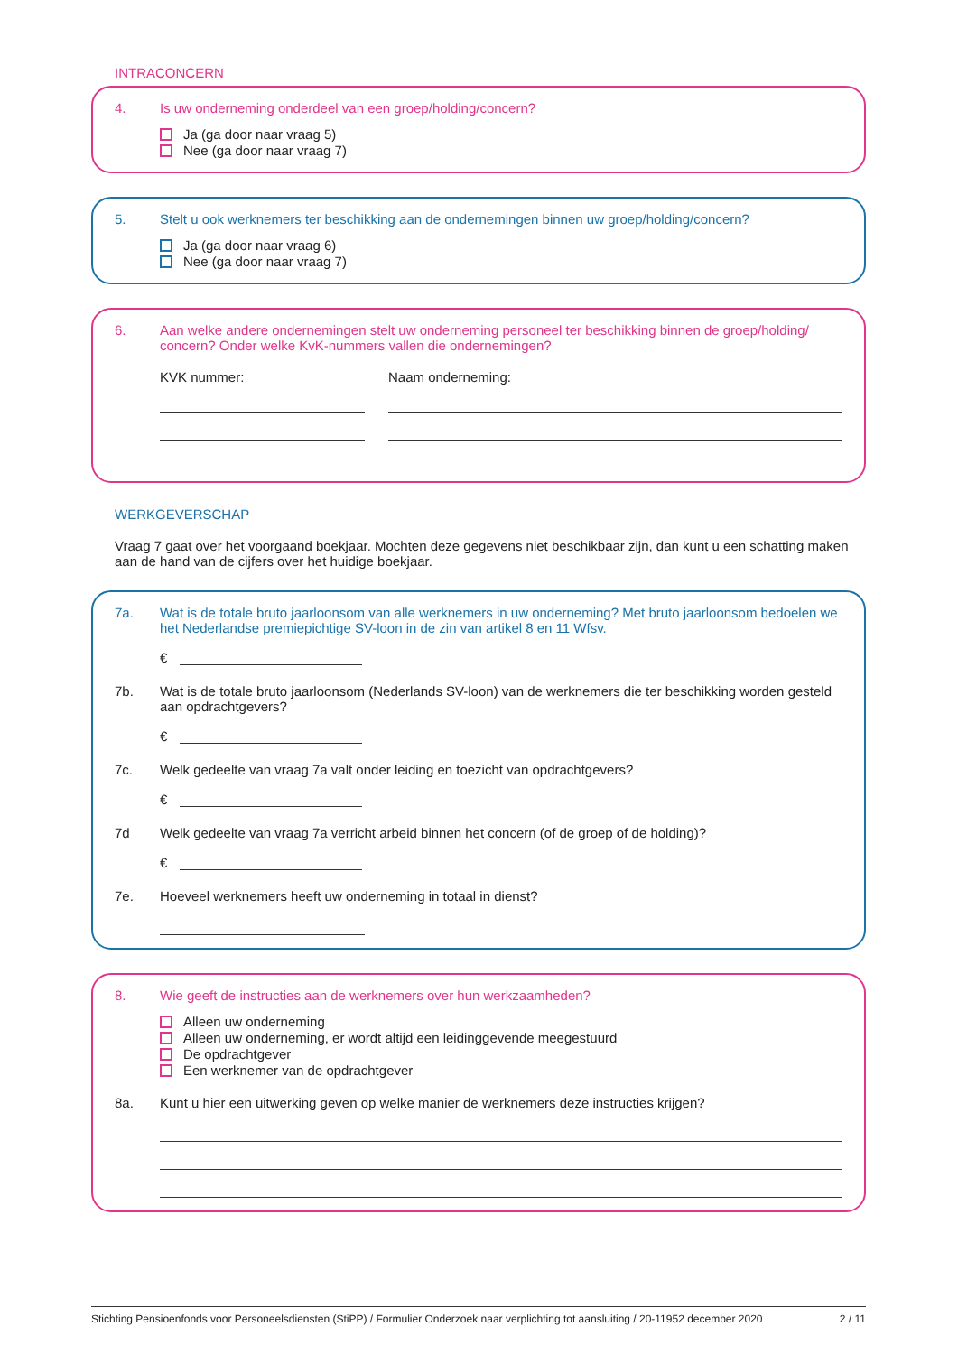INTRACONCERN
4. Is uw onderneming onderdeel van een groep/holding/concern?
Ja (ga door naar vraag 5)
Nee (ga door naar vraag 7)
5. Stelt u ook werknemers ter beschikking aan de ondernemingen binnen uw groep/holding/concern?
Ja (ga door naar vraag 6)
Nee (ga door naar vraag 7)
6. Aan welke andere ondernemingen stelt uw onderneming personeel ter beschikking binnen de groep/holding/ concern? Onder welke KvK-nummers vallen die ondernemingen?
KVK nummer: Naam onderneming:
WERKGEVERSCHAP
Vraag 7 gaat over het voorgaand boekjaar. Mochten deze gegevens niet beschikbaar zijn, dan kunt u een schatting maken aan de hand van de cijfers over het huidige boekjaar.
7a. Wat is de totale bruto jaarloonsom van alle werknemers in uw onderneming? Met bruto jaarloonsom bedoelen we het Nederlandse premiepichtige SV-loon in de zin van artikel 8 en 11 Wfsv.
€
7b. Wat is de totale bruto jaarloonsom (Nederlands SV-loon) van de werknemers die ter beschikking worden gesteld aan opdrachtgevers?
€
7c. Welk gedeelte van vraag 7a valt onder leiding en toezicht van opdrachtgevers?
€
7d Welk gedeelte van vraag 7a verricht arbeid binnen het concern (of de groep of de holding)?
€
7e. Hoeveel werknemers heeft uw onderneming in totaal in dienst?
8. Wie geeft de instructies aan de werknemers over hun werkzaamheden?
Alleen uw onderneming
Alleen uw onderneming, er wordt altijd een leidinggevende meegestuurd
De opdrachtgever
Een werknemer van de opdrachtgever
8a. Kunt u hier een uitwerking geven op welke manier de werknemers deze instructies krijgen?
Stichting Pensioenfonds voor Personeelsdiensten (StiPP) / Formulier Onderzoek naar verplichting tot aansluiting / 20-11952 december 2020 2 / 11